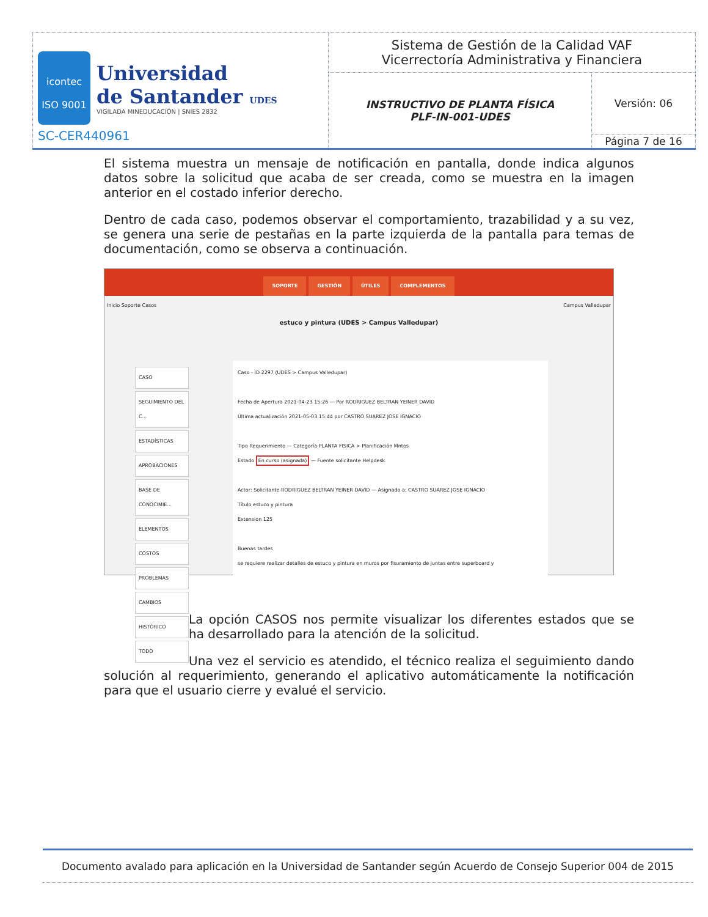| icontec ISO 9001 Universidad de Santander UDES VIGILADA MINEDUCACIÓN / SNIES 2832 SC-CER440961 | Sistema de Gestión de la Calidad VAF Vicerrectoría Administrativa y Financiera | |
| | INSTRUCTIVO DE PLANTA FÍSICA PLF-IN-001-UDES | Versión: 06 |
| | | Página 7 de 16 |
El sistema muestra un mensaje de notificación en pantalla, donde indica algunos datos sobre la solicitud que acaba de ser creada, como se muestra en la imagen anterior en el costado inferior derecho.
Dentro de cada caso, podemos observar el comportamiento, trazabilidad y a su vez, se genera una serie de pestañas en la parte izquierda de la pantalla para temas de documentación, como se observa a continuación.
SOPORTE GESTIÓN ÚTILES COMPLEMENTOS
Inicio Soporte Casos Campus Valledupar
estuco y pintura (UDES > Campus Valledupar)
CASO
SEGUIMIENTO DEL C...
ESTADÍSTICAS
APROBACIONES
BASE DE CONOCIMIE...
ELEMENTOS
COSTOS
PROBLEMAS
CAMBIOS
HISTÓRICO
TODO
Caso - ID 2297 (UDES > Campus Valledupar)
Fecha de Apertura 2021-04-23 15:26 — Por RODRIGUEZ BELTRAN YEINER DAVID
Última actualización 2021-05-03 15:44 por CASTRO SUAREZ JOSE IGNACIO
Tipo Requerimiento — Categoría PLANTA FISICA > Planificación Mntos
Estado En curso (asignada) — Fuente solicitante Helpdesk
Actor: Solicitante RODRIGUEZ BELTRAN YEINER DAVID — Asignado a: CASTRO SUAREZ JOSE IGNACIO
Título estuco y pintura
Extension 125
Buenas tardes
se requiere realizar detalles de estuco y pintura en muros por fisuramiento de juntas entre superboard y
La opción CASOS nos permite visualizar los diferentes estados que se ha desarrollado para la atención de la solicitud.
Una vez el servicio es atendido, el técnico realiza el seguimiento dando solución al requerimiento, generando el aplicativo automáticamente la notificación para que el usuario cierre y evalué el servicio.
Documento avalado para aplicación en la Universidad de Santander según Acuerdo de Consejo Superior 004 de 2015